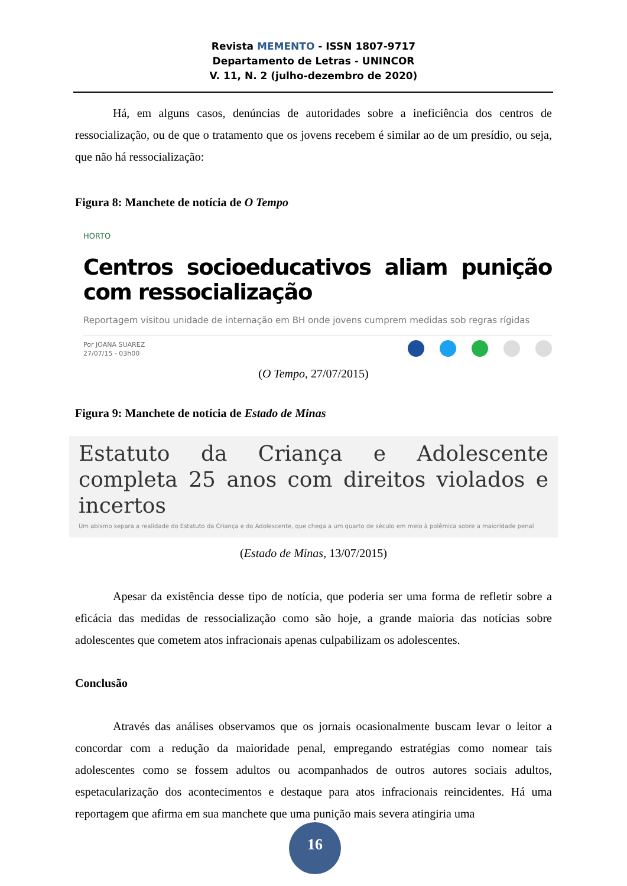Revista MEMENTO - ISSN 1807-9717
Departamento de Letras - UNINCOR
V. 11, N. 2 (julho-dezembro de 2020)
Há, em alguns casos, denúncias de autoridades sobre a ineficiência dos centros de ressocialização, ou de que o tratamento que os jovens recebem é similar ao de um presídio, ou seja, que não há ressocialização:
Figura 8: Manchete de notícia de O Tempo
HORTO
Centros socioeducativos aliam punição com ressocialização
Reportagem visitou unidade de internação em BH onde jovens cumprem medidas sob regras rígidas
Por JOANA SUAREZ
27/07/15 - 03h00
(O Tempo, 27/07/2015)
Figura 9: Manchete de notícia de Estado de Minas
Estatuto da Criança e Adolescente completa 25 anos com direitos violados e incertos
Um abismo separa a realidade do Estatuto da Criança e do Adolescente, que chega a um quarto de século em meio à polêmica sobre a maioridade penal
(Estado de Minas, 13/07/2015)
Apesar da existência desse tipo de notícia, que poderia ser uma forma de refletir sobre a eficácia das medidas de ressocialização como são hoje, a grande maioria das notícias sobre adolescentes que cometem atos infracionais apenas culpabilizam os adolescentes.
Conclusão
Através das análises observamos que os jornais ocasionalmente buscam levar o leitor a concordar com a redução da maioridade penal, empregando estratégias como nomear tais adolescentes como se fossem adultos ou acompanhados de outros autores sociais adultos, espetacularização dos acontecimentos e destaque para atos infracionais reincidentes. Há uma reportagem que afirma em sua manchete que uma punição mais severa atingiria uma
16